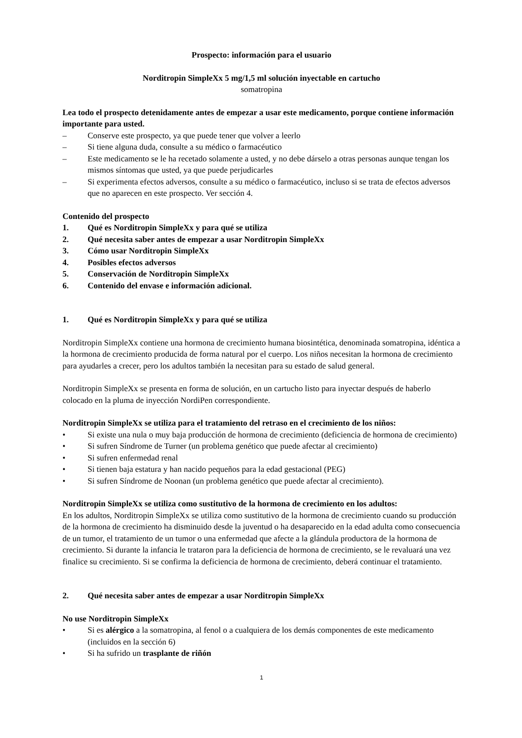Prospecto: información para el usuario
Norditropin SimpleXx 5 mg/1,5 ml solución inyectable en cartucho
somatropina
Lea todo el prospecto detenidamente antes de empezar a usar este medicamento, porque contiene información importante para usted.
– Conserve este prospecto, ya que puede tener que volver a leerlo
– Si tiene alguna duda, consulte a su médico o farmacéutico
– Este medicamento se le ha recetado solamente a usted, y no debe dárselo a otras personas aunque tengan los mismos síntomas que usted, ya que puede perjudicarles
– Si experimenta efectos adversos, consulte a su médico o farmacéutico, incluso si se trata de efectos adversos que no aparecen en este prospecto. Ver sección 4.
Contenido del prospecto
1. Qué es Norditropin SimpleXx y para qué se utiliza
2. Qué necesita saber antes de empezar a usar Norditropin SimpleXx
3. Cómo usar Norditropin SimpleXx
4. Posibles efectos adversos
5. Conservación de Norditropin SimpleXx
6. Contenido del envase e información adicional.
1. Qué es Norditropin SimpleXx y para qué se utiliza
Norditropin SimpleXx contiene una hormona de crecimiento humana biosintética, denominada somatropina, idéntica a la hormona de crecimiento producida de forma natural por el cuerpo. Los niños necesitan la hormona de crecimiento para ayudarles a crecer, pero los adultos también la necesitan para su estado de salud general.
Norditropin SimpleXx se presenta en forma de solución, en un cartucho listo para inyectar después de haberlo colocado en la pluma de inyección NordiPen correspondiente.
Norditropin SimpleXx se utiliza para el tratamiento del retraso en el crecimiento de los niños:
• Si existe una nula o muy baja producción de hormona de crecimiento (deficiencia de hormona de crecimiento)
• Si sufren Síndrome de Turner (un problema genético que puede afectar al crecimiento)
• Si sufren enfermedad renal
• Si tienen baja estatura y han nacido pequeños para la edad gestacional (PEG)
• Si sufren Síndrome de Noonan (un problema genético que puede afectar al crecimiento).
Norditropin SimpleXx se utiliza como sustitutivo de la hormona de crecimiento en los adultos:
En los adultos, Norditropin SimpleXx se utiliza como sustitutivo de la hormona de crecimiento cuando su producción de la hormona de crecimiento ha disminuido desde la juventud o ha desaparecido en la edad adulta como consecuencia de un tumor, el tratamiento de un tumor o una enfermedad que afecte a la glándula productora de la hormona de crecimiento. Si durante la infancia le trataron para la deficiencia de hormona de crecimiento, se le revaluará una vez finalice su crecimiento. Si se confirma la deficiencia de hormona de crecimiento, deberá continuar el tratamiento.
2. Qué necesita saber antes de empezar a usar Norditropin SimpleXx
No use Norditropin SimpleXx
• Si es alérgico a la somatropina, al fenol o a cualquiera de los demás componentes de este medicamento (incluidos en la sección 6)
• Si ha sufrido un trasplante de riñón
1